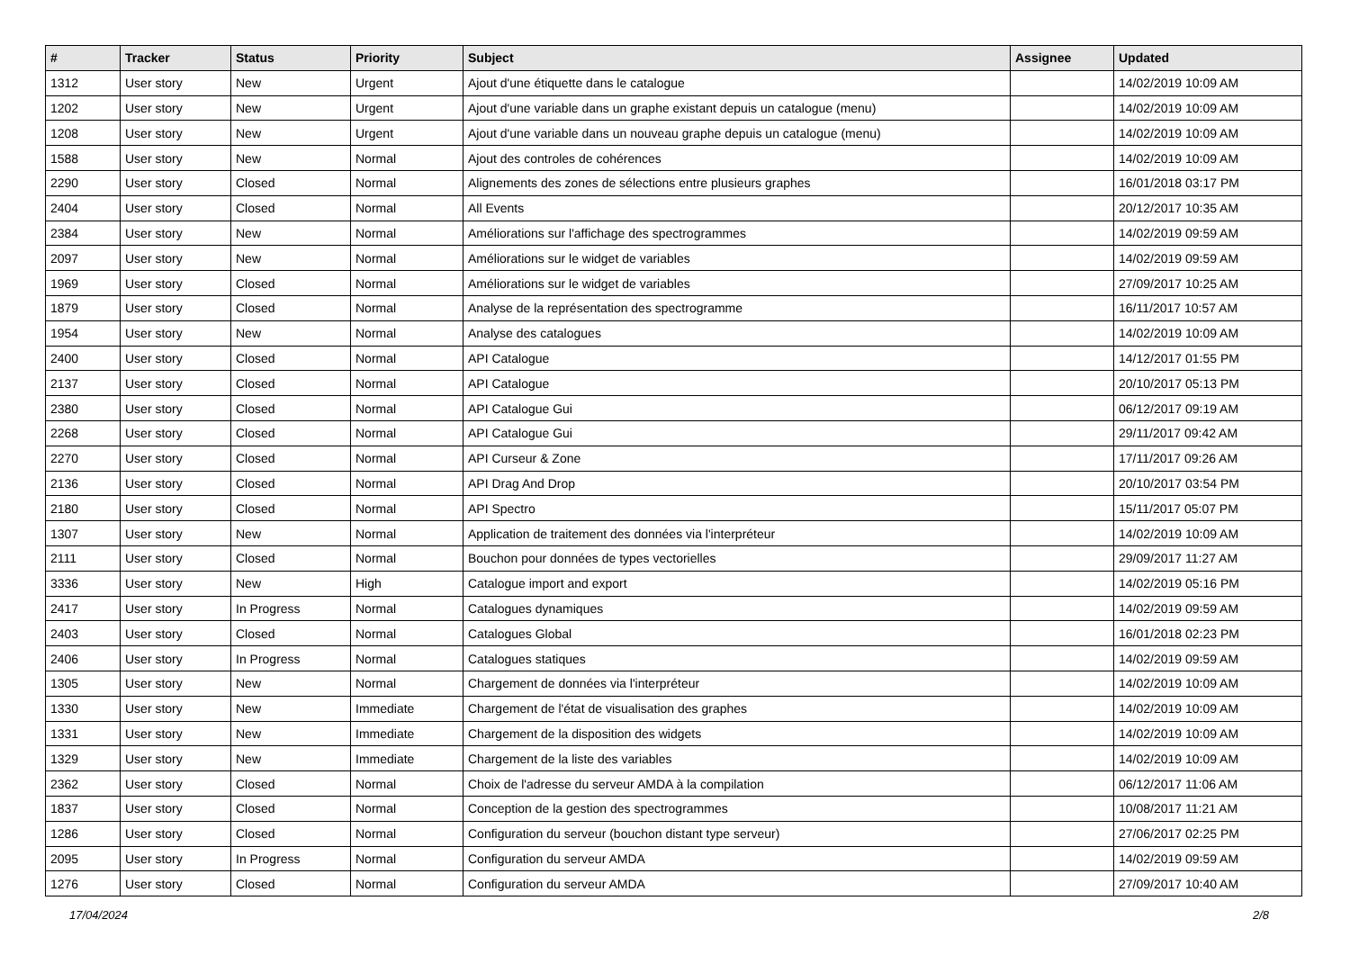| # | Tracker | Status | Priority | Subject | Assignee | Updated |
| --- | --- | --- | --- | --- | --- | --- |
| 1312 | User story | New | Urgent | Ajout d'une étiquette dans le catalogue | | 14/02/2019 10:09 AM |
| 1202 | User story | New | Urgent | Ajout d'une variable dans un graphe existant depuis un catalogue (menu) | | 14/02/2019 10:09 AM |
| 1208 | User story | New | Urgent | Ajout d'une variable dans un nouveau graphe depuis un catalogue (menu) | | 14/02/2019 10:09 AM |
| 1588 | User story | New | Normal | Ajout des controles de cohérences | | 14/02/2019 10:09 AM |
| 2290 | User story | Closed | Normal | Alignements des zones de sélections entre plusieurs graphes | | 16/01/2018 03:17 PM |
| 2404 | User story | Closed | Normal | All Events | | 20/12/2017 10:35 AM |
| 2384 | User story | New | Normal | Améliorations sur l'affichage des spectrogrammes | | 14/02/2019 09:59 AM |
| 2097 | User story | New | Normal | Améliorations sur le widget de variables | | 14/02/2019 09:59 AM |
| 1969 | User story | Closed | Normal | Améliorations sur le widget de variables | | 27/09/2017 10:25 AM |
| 1879 | User story | Closed | Normal | Analyse de la représentation des spectrogramme | | 16/11/2017 10:57 AM |
| 1954 | User story | New | Normal | Analyse des catalogues | | 14/02/2019 10:09 AM |
| 2400 | User story | Closed | Normal | API Catalogue | | 14/12/2017 01:55 PM |
| 2137 | User story | Closed | Normal | API Catalogue | | 20/10/2017 05:13 PM |
| 2380 | User story | Closed | Normal | API Catalogue Gui | | 06/12/2017 09:19 AM |
| 2268 | User story | Closed | Normal | API Catalogue Gui | | 29/11/2017 09:42 AM |
| 2270 | User story | Closed | Normal | API Curseur & Zone | | 17/11/2017 09:26 AM |
| 2136 | User story | Closed | Normal | API Drag And Drop | | 20/10/2017 03:54 PM |
| 2180 | User story | Closed | Normal | API Spectro | | 15/11/2017 05:07 PM |
| 1307 | User story | New | Normal | Application de traitement des données via l'interpréteur | | 14/02/2019 10:09 AM |
| 2111 | User story | Closed | Normal | Bouchon pour données de types vectorielles | | 29/09/2017 11:27 AM |
| 3336 | User story | New | High | Catalogue import and export | | 14/02/2019 05:16 PM |
| 2417 | User story | In Progress | Normal | Catalogues dynamiques | | 14/02/2019 09:59 AM |
| 2403 | User story | Closed | Normal | Catalogues Global | | 16/01/2018 02:23 PM |
| 2406 | User story | In Progress | Normal | Catalogues statiques | | 14/02/2019 09:59 AM |
| 1305 | User story | New | Normal | Chargement de données via l'interpréteur | | 14/02/2019 10:09 AM |
| 1330 | User story | New | Immediate | Chargement de l'état de visualisation des graphes | | 14/02/2019 10:09 AM |
| 1331 | User story | New | Immediate | Chargement de la disposition des widgets | | 14/02/2019 10:09 AM |
| 1329 | User story | New | Immediate | Chargement de la liste des variables | | 14/02/2019 10:09 AM |
| 2362 | User story | Closed | Normal | Choix de l'adresse du serveur AMDA à la compilation | | 06/12/2017 11:06 AM |
| 1837 | User story | Closed | Normal | Conception de la gestion des spectrogrammes | | 10/08/2017 11:21 AM |
| 1286 | User story | Closed | Normal | Configuration du serveur (bouchon distant type serveur) | | 27/06/2017 02:25 PM |
| 2095 | User story | In Progress | Normal | Configuration du serveur AMDA | | 14/02/2019 09:59 AM |
| 1276 | User story | Closed | Normal | Configuration du serveur AMDA | | 27/09/2017 10:40 AM |
17/04/2024 2/8